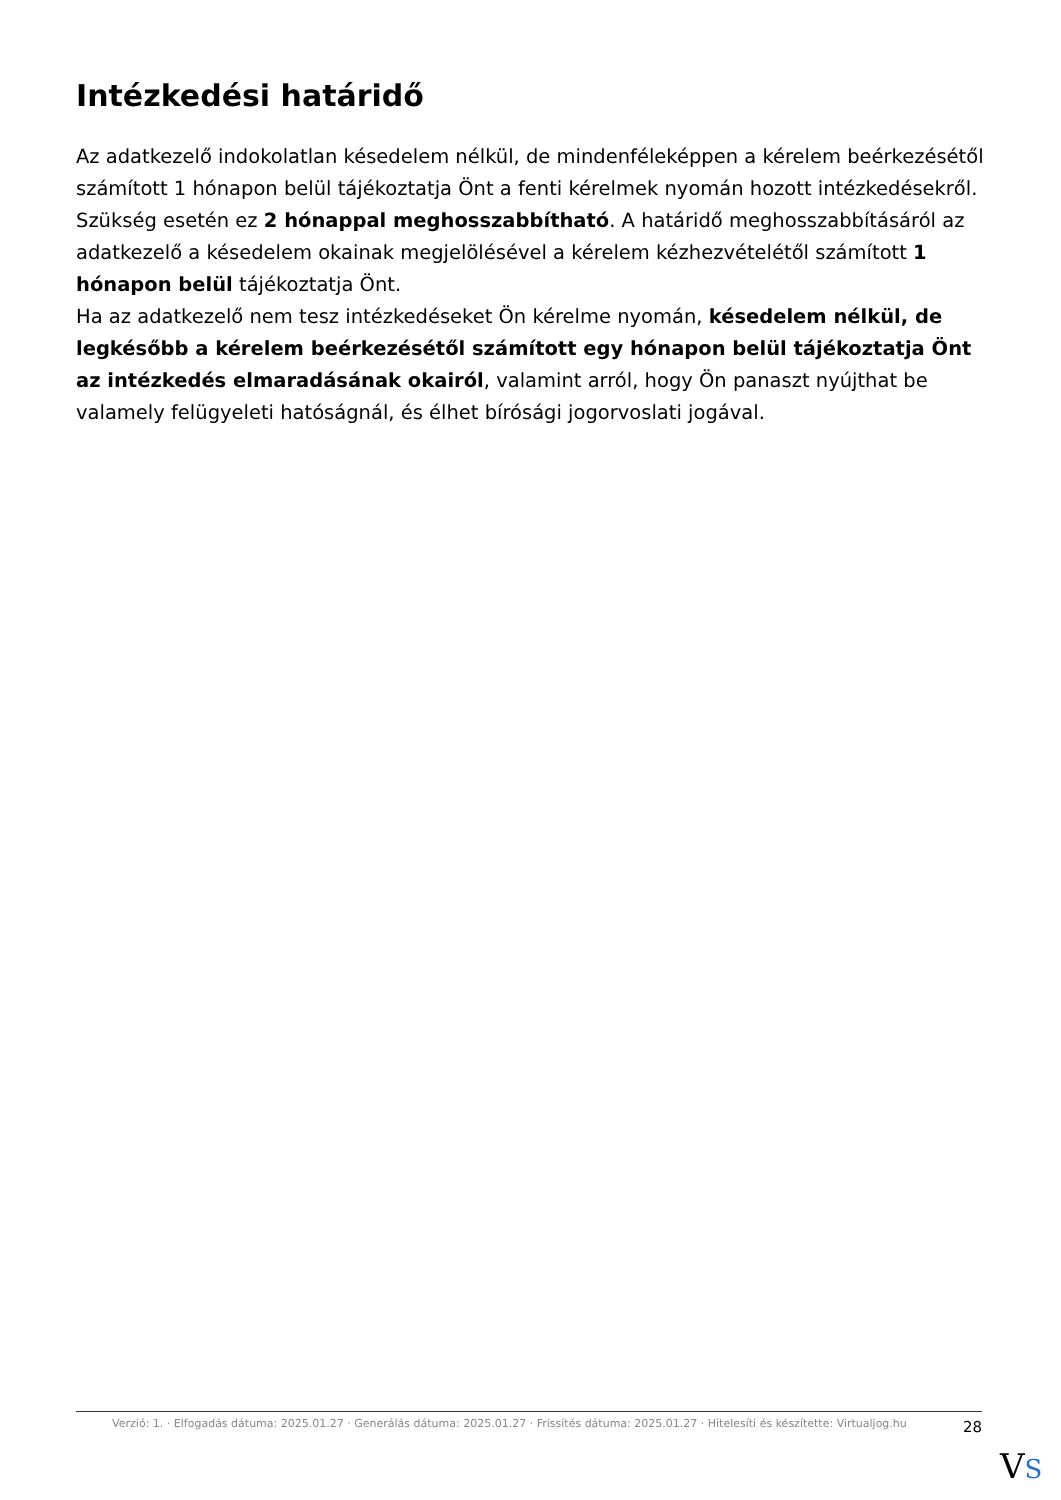Intézkedési határidő
Az adatkezelő indokolatlan késedelem nélkül, de mindenféleképpen a kérelem beérkezésétől számított 1 hónapon belül tájékoztatja Önt a fenti kérelmek nyomán hozott intézkedésekről.
Szükség esetén ez 2 hónappal meghosszabbítható. A határidő meghosszabbításáról az adatkezelő a késedelem okainak megjelölésével a kérelem kézhezvételétől számított 1 hónapon belül tájékoztatja Önt.
Ha az adatkezelő nem tesz intézkedéseket Ön kérelme nyomán, késedelem nélkül, de legkésőbb a kérelem beérkezésétől számított egy hónapon belül tájékoztatja Önt az intézkedés elmaradásának okairól, valamint arról, hogy Ön panaszt nyújthat be valamely felügyeleti hatóságnál, és élhet bírósági jogorvoslati jogával.
Verzió: 1. · Elfogadás dátuma: 2025.01.27 · Generálás dátuma: 2025.01.27 · Frissítés dátuma: 2025.01.27 · Hitelesíti és készítette: Virtualjog.hu
28
VS